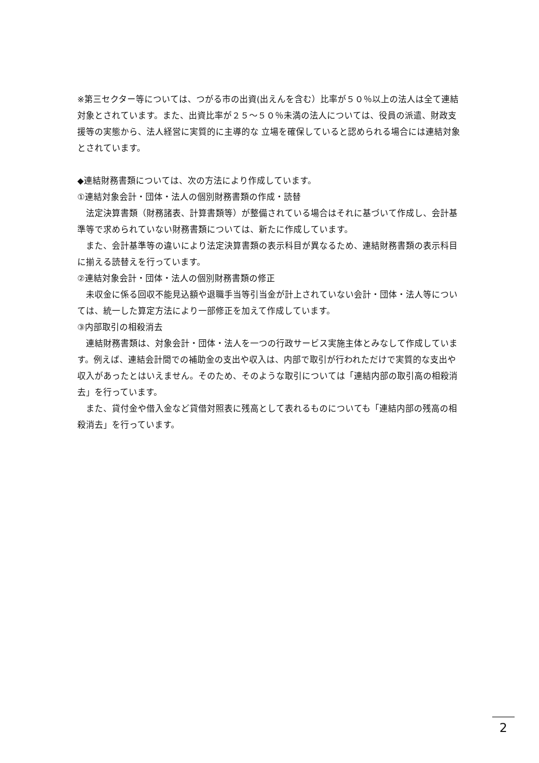※第三セクター等については、つがる市の出資(出えんを含む）比率が５０％以上の法人は全て連結対象とされています。また、出資比率が２５～５０％未満の法人については、役員の派遣、財政支援等の実態から、法人経営に実質的に主導的な 立場を確保していると認められる場合には連結対象とされています。
◆連結財務書類については、次の方法により作成しています。
①連結対象会計・団体・法人の個別財務書類の作成・読替
法定決算書類（財務諸表、計算書類等）が整備されている場合はそれに基づいて作成し、会計基準等で求められていない財務書類については、新たに作成しています。
また、会計基準等の違いにより法定決算書類の表示科目が異なるため、連結財務書類の表示科目に揃える読替えを行っています。
②連結対象会計・団体・法人の個別財務書類の修正
未収金に係る回収不能見込額や退職手当等引当金が計上されていない会計・団体・法人等については、統一した算定方法により一部修正を加えて作成しています。
③内部取引の相殺消去
連結財務書類は、対象会計・団体・法人を一つの行政サービス実施主体とみなして作成しています。例えば、連結会計間での補助金の支出や収入は、内部で取引が行われただけで実質的な支出や収入があったとはいえません。そのため、そのような取引については「連結内部の取引高の相殺消去」を行っています。
また、貸付金や借入金など貸借対照表に残高として表れるものについても「連結内部の残高の相殺消去」を行っています。
2